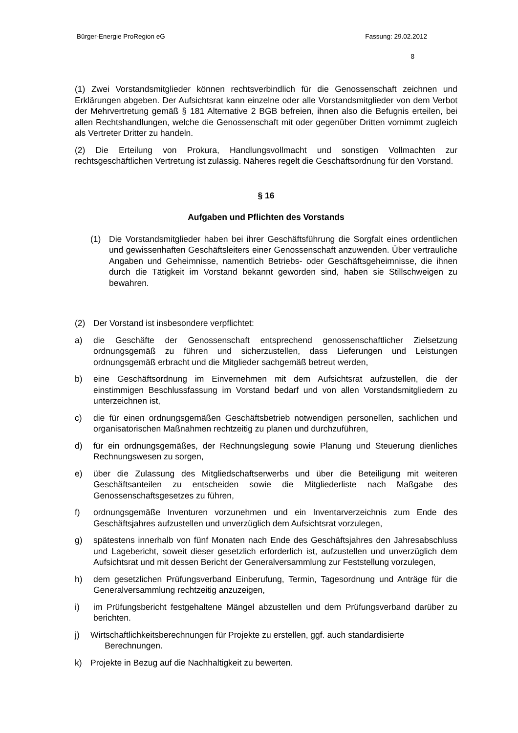Bürger-Energie ProRegion eG Fassung: 29.02.2012
8
(1) Zwei Vorstandsmitglieder können rechtsverbindlich für die Genossenschaft zeichnen und Erklärungen abgeben. Der Aufsichtsrat kann einzelne oder alle Vorstandsmitglieder von dem Verbot der Mehrvertretung gemäß § 181 Alternative 2 BGB befreien, ihnen also die Befugnis erteilen, bei allen Rechtshandlungen, welche die Genossenschaft mit oder gegenüber Dritten vornimmt zugleich als Vertreter Dritter zu handeln.
(2) Die Erteilung von Prokura, Handlungsvollmacht und sonstigen Vollmachten zur rechtsgeschäftlichen Vertretung ist zulässig. Näheres regelt die Geschäftsordnung für den Vorstand.
§ 16
Aufgaben und Pflichten des Vorstands
(1) Die Vorstandsmitglieder haben bei ihrer Geschäftsführung die Sorgfalt eines ordentlichen und gewissenhaften Geschäftsleiters einer Genossenschaft anzuwenden. Über vertrauliche Angaben und Geheimnisse, namentlich Betriebs- oder Geschäftsgeheimnisse, die ihnen durch die Tätigkeit im Vorstand bekannt geworden sind, haben sie Stillschweigen zu bewahren.
(2) Der Vorstand ist insbesondere verpflichtet:
a) die Geschäfte der Genossenschaft entsprechend genossenschaftlicher Zielsetzung ordnungsgemäß zu führen und sicherzustellen, dass Lieferungen und Leistungen ordnungsgemäß erbracht und die Mitglieder sachgemäß betreut werden,
b) eine Geschäftsordnung im Einvernehmen mit dem Aufsichtsrat aufzustellen, die der einstimmigen Beschlussfassung im Vorstand bedarf und von allen Vorstandsmitgliedern zu unterzeichnen ist,
c) die für einen ordnungsgemäßen Geschäftsbetrieb notwendigen personellen, sachlichen und organisatorischen Maßnahmen rechtzeitig zu planen und durchzuführen,
d) für ein ordnungsgemäßes, der Rechnungslegung sowie Planung und Steuerung dienliches Rechnungswesen zu sorgen,
e) über die Zulassung des Mitgliedschaftserwerbs und über die Beteiligung mit weiteren Geschäftsanteilen zu entscheiden sowie die Mitgliederliste nach Maßgabe des Genossenschaftsgesetzes zu führen,
f) ordnungsgemäße Inventuren vorzunehmen und ein Inventarverzeichnis zum Ende des Geschäftsjahres aufzustellen und unverzüglich dem Aufsichtsrat vorzulegen,
g) spätestens innerhalb von fünf Monaten nach Ende des Geschäftsjahres den Jahresabschluss und Lagebericht, soweit dieser gesetzlich erforderlich ist, aufzustellen und unverzüglich dem Aufsichtsrat und mit dessen Bericht der Generalversammlung zur Feststellung vorzulegen,
h) dem gesetzlichen Prüfungsverband Einberufung, Termin, Tagesordnung und Anträge für die Generalversammlung rechtzeitig anzuzeigen,
i) im Prüfungsbericht festgehaltene Mängel abzustellen und dem Prüfungsverband darüber zu berichten.
j) Wirtschaftlichkeitsberechnungen für Projekte zu erstellen, ggf. auch standardisierte
Berechnungen.
k) Projekte in Bezug auf die Nachhaltigkeit zu bewerten.